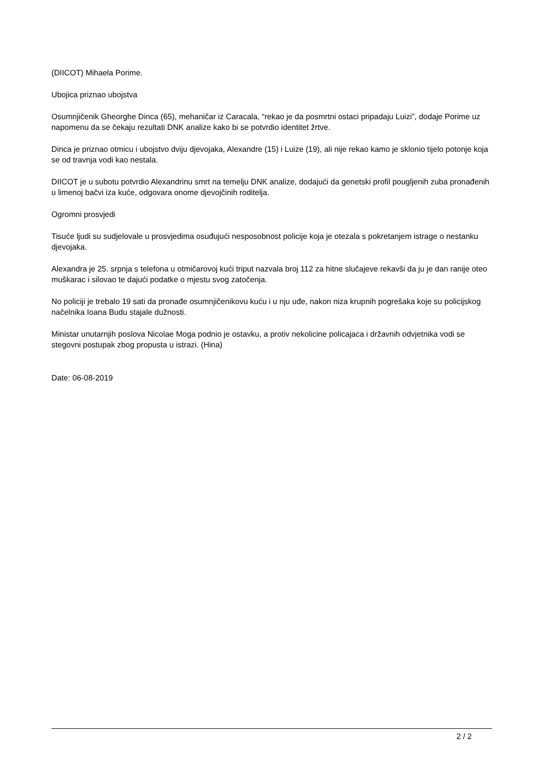(DIICOT) Mihaela Porime.
Ubojica priznao ubojstva
Osumnjičenik Gheorghe Dinca (65), mehaničar iz Caracala, “rekao je da posmrtni ostaci pripadaju Luizi”, dodaje Porime uz napomenu da se čekaju rezultati DNK analize kako bi se potvrdio identitet žrtve.
Dinca je priznao otmicu i ubojstvo dviju djevojaka, Alexandre (15) i Luize (19), ali nije rekao kamo je sklonio tijelo potonje koja se od travnja vodi kao nestala.
DIICOT je u subotu potvrdio Alexandrinu smrt na temelju DNK analize, dodajući da genetski profil pougljenih zuba pronađenih u limenoj bačvi iza kuće, odgovara onome djevojčinih roditelja.
Ogromni prosvjedi
Tisuće ljudi su sudjelovale u prosvjedima osuđujući nesposobnost policije koja je otezala s pokretanjem istrage o nestanku djevojaka.
Alexandra je 25. srpnja s telefona u otmičarovoj kući triput nazvala broj 112 za hitne slučajeve rekavši da ju je dan ranije oteo muškarac i silovao te dajući podatke o mjestu svog zatočenja.
No policiji je trebalo 19 sati da pronađe osumnjičenikovu kuću i u nju uđe, nakon niza krupnih pogrešaka koje su policijskog načelnika Ioana Budu stajale dužnosti.
Ministar unutarnjih poslova Nicolae Moga podnio je ostavku, a protiv nekolicine policajaca i državnih odvjetnika vodi se stegovni postupak zbog propusta u istrazi. (Hina)
Date: 06-08-2019
2 / 2